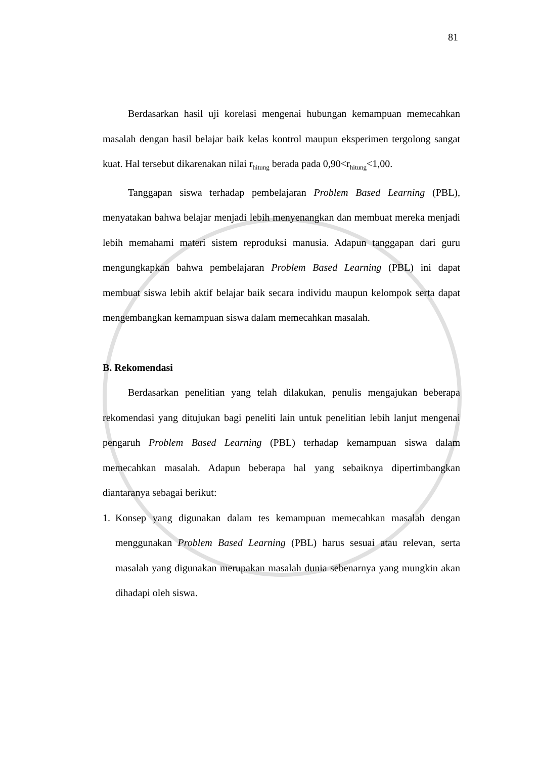81
Berdasarkan hasil uji korelasi mengenai hubungan kemampuan memecahkan masalah dengan hasil belajar baik kelas kontrol maupun eksperimen tergolong sangat kuat. Hal tersebut dikarenakan nilai r<sub>hitung</sub> berada pada 0,90<r<sub>hitung</sub><1,00.
Tanggapan siswa terhadap pembelajaran Problem Based Learning (PBL), menyatakan bahwa belajar menjadi lebih menyenangkan dan membuat mereka menjadi lebih memahami materi sistem reproduksi manusia. Adapun tanggapan dari guru mengungkapkan bahwa pembelajaran Problem Based Learning (PBL) ini dapat membuat siswa lebih aktif belajar baik secara individu maupun kelompok serta dapat mengembangkan kemampuan siswa dalam memecahkan masalah.
B. Rekomendasi
Berdasarkan penelitian yang telah dilakukan, penulis mengajukan beberapa rekomendasi yang ditujukan bagi peneliti lain untuk penelitian lebih lanjut mengenai pengaruh Problem Based Learning (PBL) terhadap kemampuan siswa dalam memecahkan masalah. Adapun beberapa hal yang sebaiknya dipertimbangkan diantaranya sebagai berikut:
1. Konsep yang digunakan dalam tes kemampuan memecahkan masalah dengan menggunakan Problem Based Learning (PBL) harus sesuai atau relevan, serta masalah yang digunakan merupakan masalah dunia sebenarnya yang mungkin akan dihadapi oleh siswa.